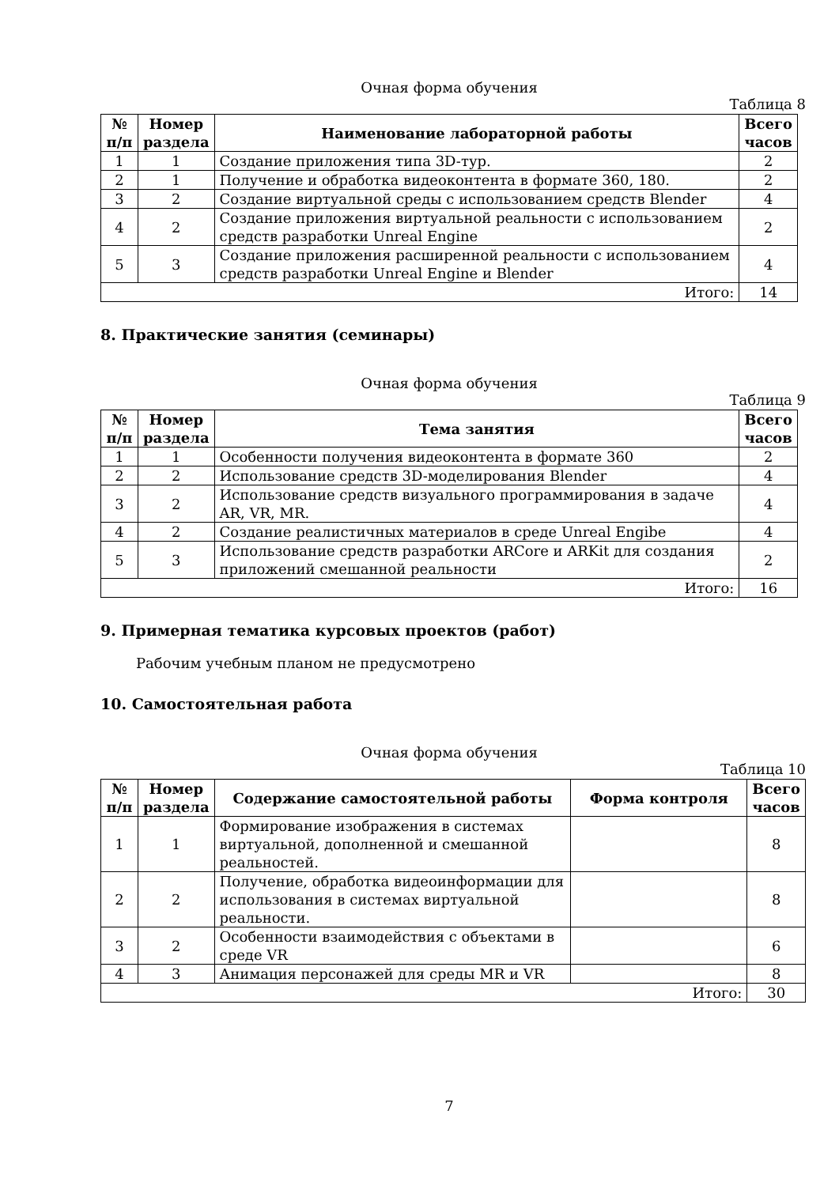Очная форма обучения
Таблица 8
| № п/п | Номер раздела | Наименование лабораторной работы | Всего часов |
| --- | --- | --- | --- |
| 1 | 1 | Создание приложения типа 3D-тур. | 2 |
| 2 | 1 | Получение и обработка видеоконтента в формате 360, 180. | 2 |
| 3 | 2 | Создание виртуальной среды с использованием средств Blender | 4 |
| 4 | 2 | Создание приложения виртуальной реальности с использованием средств разработки Unreal Engine | 2 |
| 5 | 3 | Создание приложения расширенной реальности с использованием средств разработки Unreal Engine и Blender | 4 |
| Итого: | | | 14 |
8. Практические занятия (семинары)
Очная форма обучения
Таблица 9
| № п/п | Номер раздела | Тема занятия | Всего часов |
| --- | --- | --- | --- |
| 1 | 1 | Особенности получения видеоконтента в формате 360 | 2 |
| 2 | 2 | Использование средств 3D-моделирования Blender | 4 |
| 3 | 2 | Использование средств визуального программирования в задаче AR, VR, MR. | 4 |
| 4 | 2 | Создание реалистичных материалов в среде Unreal Engibe | 4 |
| 5 | 3 | Использование средств разработки ARCore и ARKit для создания приложений смешанной реальности | 2 |
| Итого: | | | 16 |
9. Примерная тематика курсовых проектов (работ)
Рабочим учебным планом не предусмотрено
10. Самостоятельная работа
Очная форма обучения
Таблица 10
| № п/п | Номер раздела | Содержание самостоятельной работы | Форма контроля | Всего часов |
| --- | --- | --- | --- | --- |
| 1 | 1 | Формирование изображения в системах виртуальной, дополненной и смешанной реальностей. | | 8 |
| 2 | 2 | Получение, обработка видеоинформации для использования в системах виртуальной реальности. | | 8 |
| 3 | 2 | Особенности взаимодействия с объектами в среде VR | | 6 |
| 4 | 3 | Анимация персонажей для среды MR и VR | | 8 |
| Итого: | | | | 30 |
7